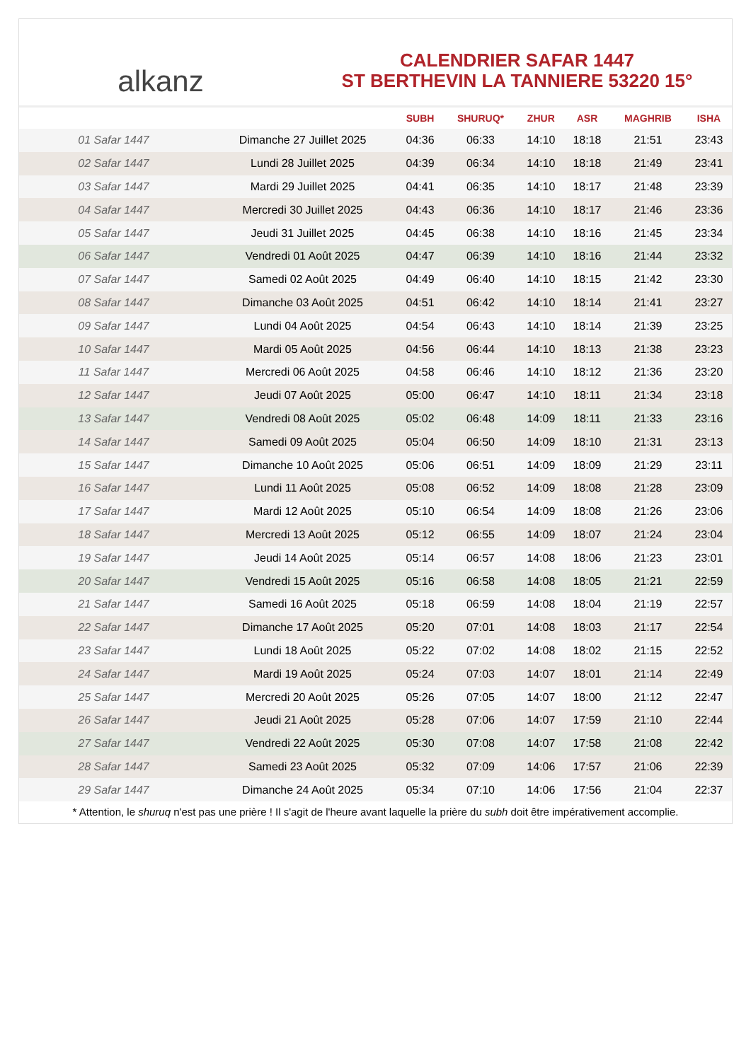alkanz
CALENDRIER SAFAR 1447
ST BERTHEVIN LA TANNIERE 53220 15°
| | | SUBH | SHURUQ* | ZHUR | ASR | MAGHRIB | ISHA |
| --- | --- | --- | --- | --- | --- | --- | --- |
| 01 Safar 1447 | Dimanche 27 Juillet 2025 | 04:36 | 06:33 | 14:10 | 18:18 | 21:51 | 23:43 |
| 02 Safar 1447 | Lundi 28 Juillet 2025 | 04:39 | 06:34 | 14:10 | 18:18 | 21:49 | 23:41 |
| 03 Safar 1447 | Mardi 29 Juillet 2025 | 04:41 | 06:35 | 14:10 | 18:17 | 21:48 | 23:39 |
| 04 Safar 1447 | Mercredi 30 Juillet 2025 | 04:43 | 06:36 | 14:10 | 18:17 | 21:46 | 23:36 |
| 05 Safar 1447 | Jeudi 31 Juillet 2025 | 04:45 | 06:38 | 14:10 | 18:16 | 21:45 | 23:34 |
| 06 Safar 1447 | Vendredi 01 Août 2025 | 04:47 | 06:39 | 14:10 | 18:16 | 21:44 | 23:32 |
| 07 Safar 1447 | Samedi 02 Août 2025 | 04:49 | 06:40 | 14:10 | 18:15 | 21:42 | 23:30 |
| 08 Safar 1447 | Dimanche 03 Août 2025 | 04:51 | 06:42 | 14:10 | 18:14 | 21:41 | 23:27 |
| 09 Safar 1447 | Lundi 04 Août 2025 | 04:54 | 06:43 | 14:10 | 18:14 | 21:39 | 23:25 |
| 10 Safar 1447 | Mardi 05 Août 2025 | 04:56 | 06:44 | 14:10 | 18:13 | 21:38 | 23:23 |
| 11 Safar 1447 | Mercredi 06 Août 2025 | 04:58 | 06:46 | 14:10 | 18:12 | 21:36 | 23:20 |
| 12 Safar 1447 | Jeudi 07 Août 2025 | 05:00 | 06:47 | 14:10 | 18:11 | 21:34 | 23:18 |
| 13 Safar 1447 | Vendredi 08 Août 2025 | 05:02 | 06:48 | 14:09 | 18:11 | 21:33 | 23:16 |
| 14 Safar 1447 | Samedi 09 Août 2025 | 05:04 | 06:50 | 14:09 | 18:10 | 21:31 | 23:13 |
| 15 Safar 1447 | Dimanche 10 Août 2025 | 05:06 | 06:51 | 14:09 | 18:09 | 21:29 | 23:11 |
| 16 Safar 1447 | Lundi 11 Août 2025 | 05:08 | 06:52 | 14:09 | 18:08 | 21:28 | 23:09 |
| 17 Safar 1447 | Mardi 12 Août 2025 | 05:10 | 06:54 | 14:09 | 18:08 | 21:26 | 23:06 |
| 18 Safar 1447 | Mercredi 13 Août 2025 | 05:12 | 06:55 | 14:09 | 18:07 | 21:24 | 23:04 |
| 19 Safar 1447 | Jeudi 14 Août 2025 | 05:14 | 06:57 | 14:08 | 18:06 | 21:23 | 23:01 |
| 20 Safar 1447 | Vendredi 15 Août 2025 | 05:16 | 06:58 | 14:08 | 18:05 | 21:21 | 22:59 |
| 21 Safar 1447 | Samedi 16 Août 2025 | 05:18 | 06:59 | 14:08 | 18:04 | 21:19 | 22:57 |
| 22 Safar 1447 | Dimanche 17 Août 2025 | 05:20 | 07:01 | 14:08 | 18:03 | 21:17 | 22:54 |
| 23 Safar 1447 | Lundi 18 Août 2025 | 05:22 | 07:02 | 14:08 | 18:02 | 21:15 | 22:52 |
| 24 Safar 1447 | Mardi 19 Août 2025 | 05:24 | 07:03 | 14:07 | 18:01 | 21:14 | 22:49 |
| 25 Safar 1447 | Mercredi 20 Août 2025 | 05:26 | 07:05 | 14:07 | 18:00 | 21:12 | 22:47 |
| 26 Safar 1447 | Jeudi 21 Août 2025 | 05:28 | 07:06 | 14:07 | 17:59 | 21:10 | 22:44 |
| 27 Safar 1447 | Vendredi 22 Août 2025 | 05:30 | 07:08 | 14:07 | 17:58 | 21:08 | 22:42 |
| 28 Safar 1447 | Samedi 23 Août 2025 | 05:32 | 07:09 | 14:06 | 17:57 | 21:06 | 22:39 |
| 29 Safar 1447 | Dimanche 24 Août 2025 | 05:34 | 07:10 | 14:06 | 17:56 | 21:04 | 22:37 |
* Attention, le shuruq n'est pas une prière ! Il s'agit de l'heure avant laquelle la prière du subh doit être impérativement accomplie.